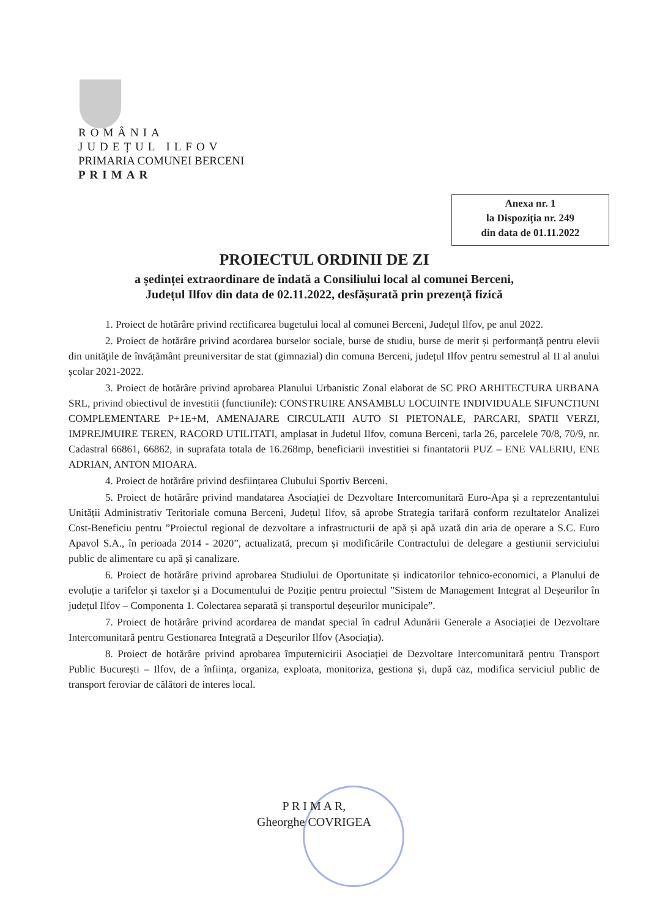ROMÂNIA
JUDEȚUL ILFOV
PRIMARIA COMUNEI BERCENI
PRIMAR
Anexa nr. 1
la Dispoziția nr. 249
din data de 01.11.2022
PROIECTUL ORDINII DE ZI
a ședinței extraordinare de îndată a Consiliului local al comunei Berceni,
Județul Ilfov din data de 02.11.2022, desfășurată prin prezență fizică
1. Proiect de hotărâre privind rectificarea bugetului local al comunei Berceni, Județul Ilfov, pe anul 2022.
2. Proiect de hotărâre privind acordarea burselor sociale, burse de studiu, burse de merit și performanță pentru elevii din unitățile de învățământ preuniversitar de stat (gimnazial) din comuna Berceni, județul Ilfov pentru semestrul al II al anului școlar 2021-2022.
3. Proiect de hotărâre privind aprobarea Planului Urbanistic Zonal elaborat de SC PRO ARHITECTURA URBANA SRL, privind obiectivul de investitii (functiunile): CONSTRUIRE ANSAMBLU LOCUINTE INDIVIDUALE SIFUNCTIUNI COMPLEMENTARE P+1E+M, AMENAJARE CIRCULATII AUTO SI PIETONALE, PARCARI, SPATII VERZI, IMPREJMUIRE TEREN, RACORD UTILITATI, amplasat in Judetul Ilfov, comuna Berceni, tarla 26, parcelele 70/8, 70/9, nr. Cadastral 66861, 66862, in suprafata totala de 16.268mp, beneficiarii investitiei si finantatorii PUZ – ENE VALERIU, ENE ADRIAN, ANTON MIOARA.
4. Proiect de hotărâre privind desființarea Clubului Sportiv Berceni.
5. Proiect de hotărâre privind mandatarea Asociației de Dezvoltare Intercomunitară Euro-Apa și a reprezentantului Unității Administrativ Teritoriale comuna Berceni, Județul Ilfov, să aprobe Strategia tarifară conform rezultatelor Analizei Cost-Beneficiu pentru ”Proiectul regional de dezvoltare a infrastructurii de apă și apă uzată din aria de operare a S.C. Euro Apavol S.A., în perioada 2014 - 2020”, actualizată, precum și modificările Contractului de delegare a gestiunii serviciului public de alimentare cu apă și canalizare.
6. Proiect de hotărâre privind aprobarea Studiului de Oportunitate și indicatorilor tehnico-economici, a Planului de evoluție a tarifelor și taxelor și a Documentului de Poziție pentru proiectul ”Sistem de Management Integrat al Deșeurilor în județul Ilfov – Componenta 1. Colectarea separată și transportul deșeurilor municipale”.
7. Proiect de hotărâre privind acordarea de mandat special în cadrul Adunării Generale a Asociației de Dezvoltare Intercomunitară pentru Gestionarea Integrată a Deșeurilor Ilfov (Asociația).
8. Proiect de hotărâre privind aprobarea împuternicirii Asociației de Dezvoltare Intercomunitară pentru Transport Public București – Ilfov, de a înființa, organiza, exploata, monitoriza, gestiona și, după caz, modifica serviciul public de transport feroviar de călători de interes local.
P R I M A R,
Gheorghe COVRIGEA